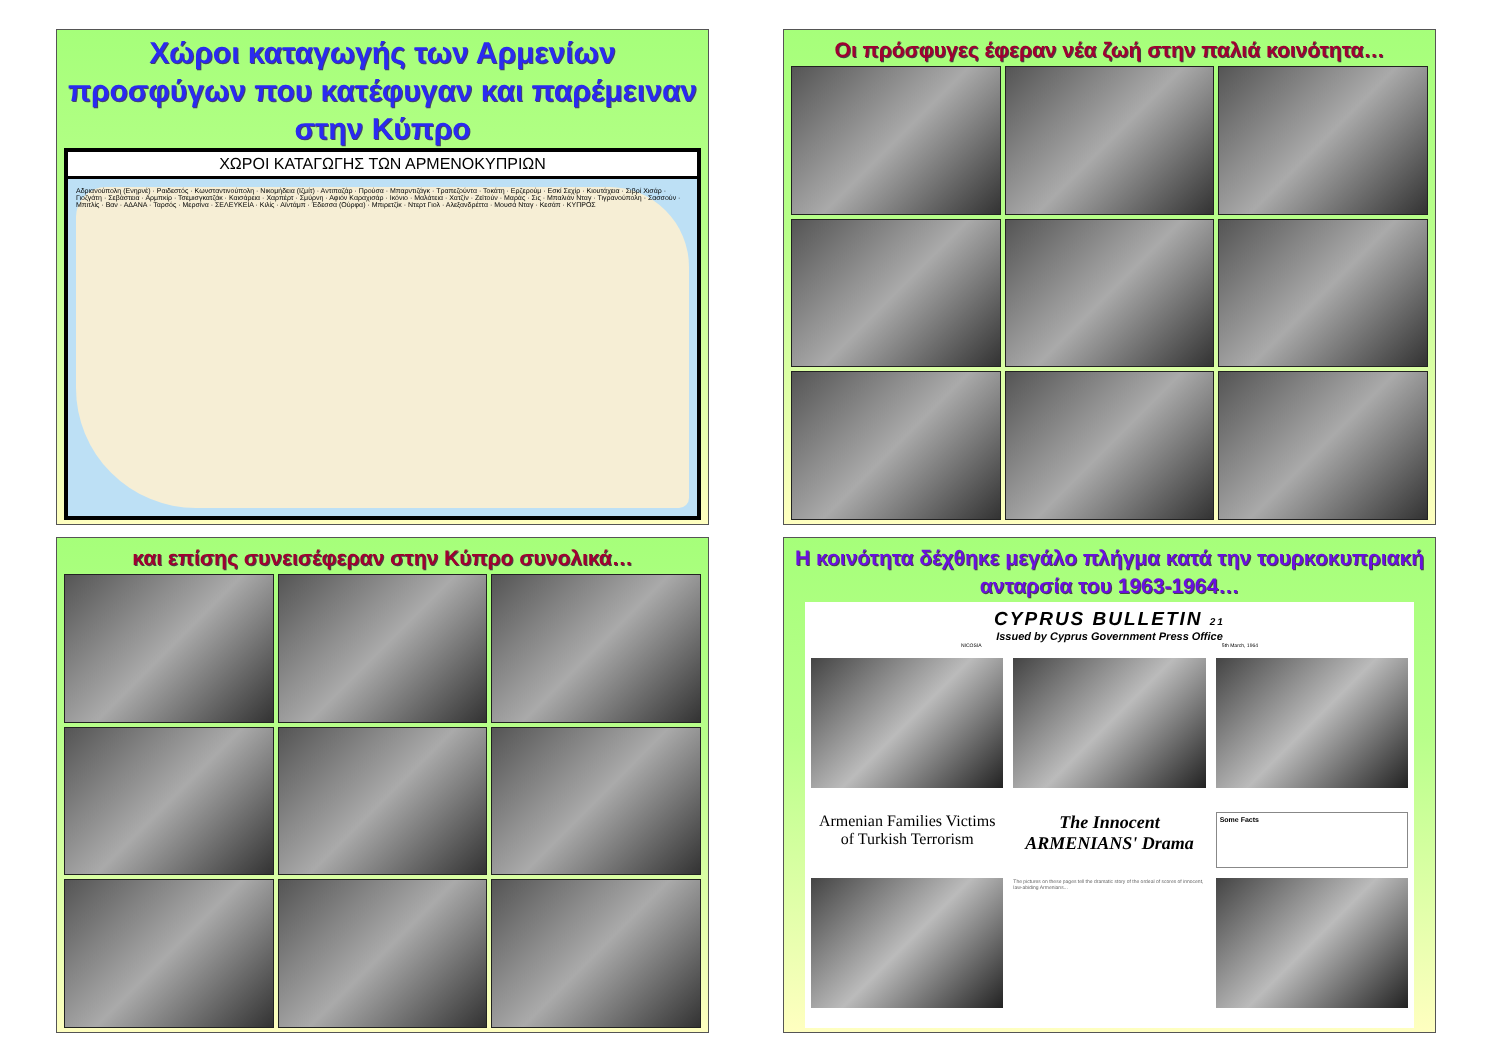Χώροι καταγωγής των Αρμενίων προσφύγων που κατέφυγαν και παρέμειναν στην Κύπρο
ΧΩΡΟΙ ΚΑΤΑΓΩΓΗΣ ΤΩΝ ΑΡΜΕΝΟΚΥΠΡΙΩΝ
Αδριανούπολη (Ενηρνέ) · Ραιδεστός · Κωνσταντινούπολη · Νικομήδεια (Ιζμίτ) · Αντιπαζάρ · Προύσα · Μπαρντιζάγκ · Τραπεζούντα · Τοκάτη · Ερζερούμ · Εσκί Σεχίρ · Κιουτάχεια · Σιβρί Χισάρ · Γιοζγάτη · Σεβάστεια · Αρμπκίρ · Τσεμισγκατζάκ · Καισάρεια · Χαρπέρτ · Σμύρνη · Αφιόν Καραχισάρ · Ικόνιο · Μαλάτεια · Χατζίν · Ζεϊτούν · Μαράς · Σις · Μπαλιάν Νταγ · Τιγρανούπολη · Σασσούν · Μπιτλίς · Βαν · ΑΔΑΝΑ · Ταρσός · Μερσίνα · ΣΕΛΕΥΚΕΙΑ · Κιλίς · Αϊντάμπ · Έδεσσα (Ούρφα) · Μπιρετζίκ · Ντερτ Γιολ · Αλεξανδρέττα · Μουσά Νταγ · Κεσάπ · ΚΥΠΡΟΣ
Οι πρόσφυγες έφεραν νέα ζωή στην παλιά κοινότητα…
και επίσης συνεισέφεραν στην Κύπρο συνολικά…
Η κοινότητα δέχθηκε μεγάλο πλήγμα κατά την τουρκοκυπριακή ανταρσία του 1963-1964…
CYPRUS BULLETIN 21
Issued by Cyprus Government Press Office
NICOSIA 5th March, 1964
Armenian Families Victims of Turkish Terrorism
The Innocent ARMENIANS' Drama
Some Facts
The pictures on these pages tell the dramatic story of the ordeal of scores of innocent, law-abiding Armenians...